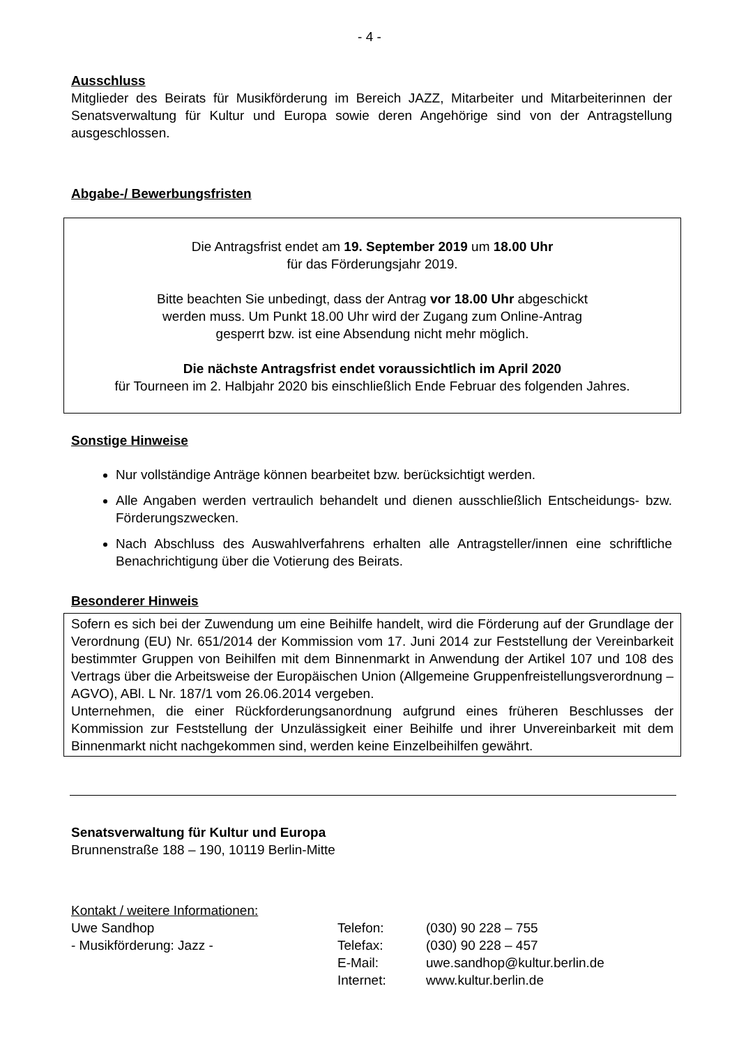- 4 -
Ausschluss
Mitglieder des Beirats für Musikförderung im Bereich JAZZ, Mitarbeiter und Mitarbeiterinnen der Senatsverwaltung für Kultur und Europa sowie deren Angehörige sind von der Antragstellung ausgeschlossen.
Abgabe-/ Bewerbungsfristen
Die Antragsfrist endet am 19. September 2019 um 18.00 Uhr
für das Förderungsjahr 2019.
Bitte beachten Sie unbedingt, dass der Antrag vor 18.00 Uhr abgeschickt
werden muss. Um Punkt 18.00 Uhr wird der Zugang zum Online-Antrag
gesperrt bzw. ist eine Absendung nicht mehr möglich.
Die nächste Antragsfrist endet voraussichtlich im April 2020
für Tourneen im 2. Halbjahr 2020 bis einschließlich Ende Februar des folgenden Jahres.
Sonstige Hinweise
Nur vollständige Anträge können bearbeitet bzw. berücksichtigt werden.
Alle Angaben werden vertraulich behandelt und dienen ausschließlich Entscheidungs- bzw. Förderungszwecken.
Nach Abschluss des Auswahlverfahrens erhalten alle Antragsteller/innen eine schriftliche Benachrichtigung über die Votierung des Beirats.
Besonderer Hinweis
Sofern es sich bei der Zuwendung um eine Beihilfe handelt, wird die Förderung auf der Grundlage der Verordnung (EU) Nr. 651/2014 der Kommission vom 17. Juni 2014 zur Feststellung der Vereinbarkeit bestimmter Gruppen von Beihilfen mit dem Binnenmarkt in Anwendung der Artikel 107 und 108 des Vertrags über die Arbeitsweise der Europäischen Union (Allgemeine Gruppenfreistellungsverordnung – AGVO), ABl. L Nr. 187/1 vom 26.06.2014 vergeben.
Unternehmen, die einer Rückforderungsanordnung aufgrund eines früheren Beschlusses der Kommission zur Feststellung der Unzulässigkeit einer Beihilfe und ihrer Unvereinbarkeit mit dem Binnenmarkt nicht nachgekommen sind, werden keine Einzelbeihilfen gewährt.
Senatsverwaltung für Kultur und Europa
Brunnenstraße 188 – 190, 10119 Berlin-Mitte
Kontakt / weitere Informationen:
| Uwe Sandhop | Telefon: | (030) 90 228 – 755 |
| - Musikförderung: Jazz - | Telefax: | (030) 90 228 – 457 |
| | E-Mail: | uwe.sandhop@kultur.berlin.de |
| | Internet: | www.kultur.berlin.de |